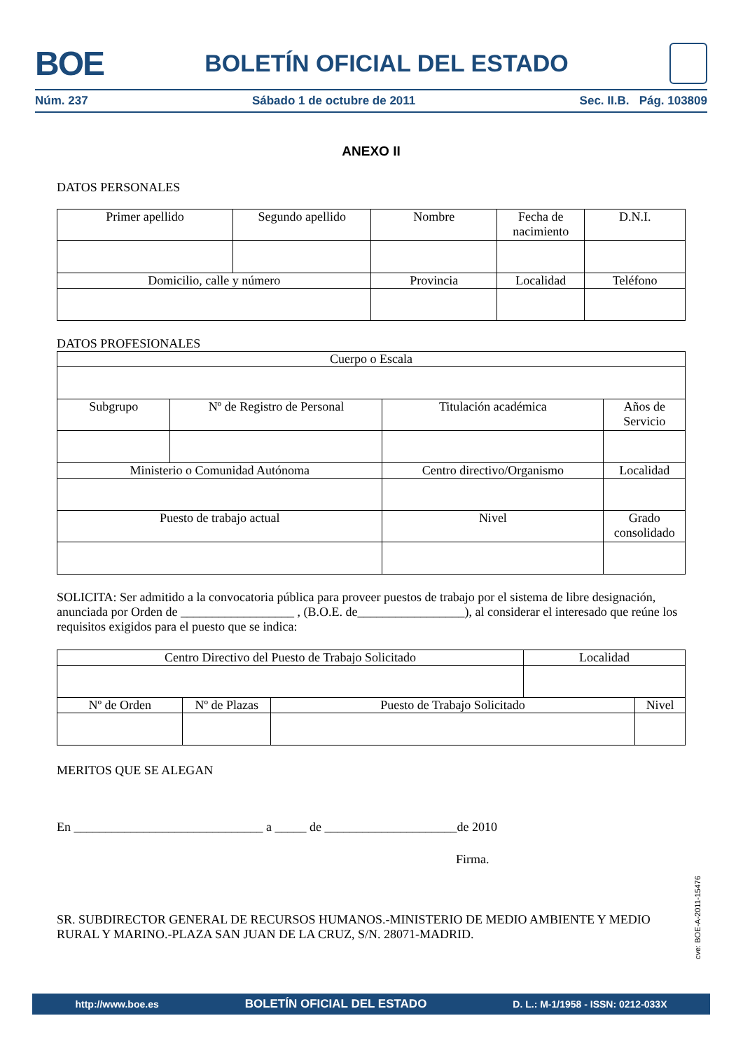BOE BOLETÍN OFICIAL DEL ESTADO
Núm. 237 Sábado 1 de octubre de 2011 Sec. II.B. Pág. 103809
ANEXO II
DATOS PERSONALES
| Primer apellido | Segundo apellido | Nombre | Fecha de nacimiento | D.N.I. |
| Domicilio, calle y número | | Provincia | Localidad | Teléfono |
DATOS PROFESIONALES
| Cuerpo o Escala | | | | | |
| Subgrupo | Nº de Registro de Personal | | Titulación académica | | Años de Servicio |
| Ministerio o Comunidad Autónoma | | Centro directivo/Organismo | | | Localidad |
| Puesto de trabajo actual | | | | Nivel | Grado consolidado |
SOLICITA: Ser admitido a la convocatoria pública para proveer puestos de trabajo por el sistema de libre designación, anunciada por Orden de __________________ , (B.O.E. de_________________), al considerar el interesado que reúne los requisitos exigidos para el puesto que se indica:
| Centro Directivo del Puesto de Trabajo Solicitado | | | Localidad | |
| Nº de Orden | Nº de Plazas | Puesto de Trabajo Solicitado | | Nivel |
MERITOS QUE SE ALEGAN
En ______________________________ a _____ de _____________________de 2010
Firma.
SR. SUBDIRECTOR GENERAL DE RECURSOS HUMANOS.-MINISTERIO DE MEDIO AMBIENTE Y MEDIO RURAL Y MARINO.-PLAZA SAN JUAN DE LA CRUZ, S/N. 28071-MADRID.
cve: BOE-A-2011-15476
http://www.boe.es BOLETÍN OFICIAL DEL ESTADO D. L.: M-1/1958 - ISSN: 0212-033X